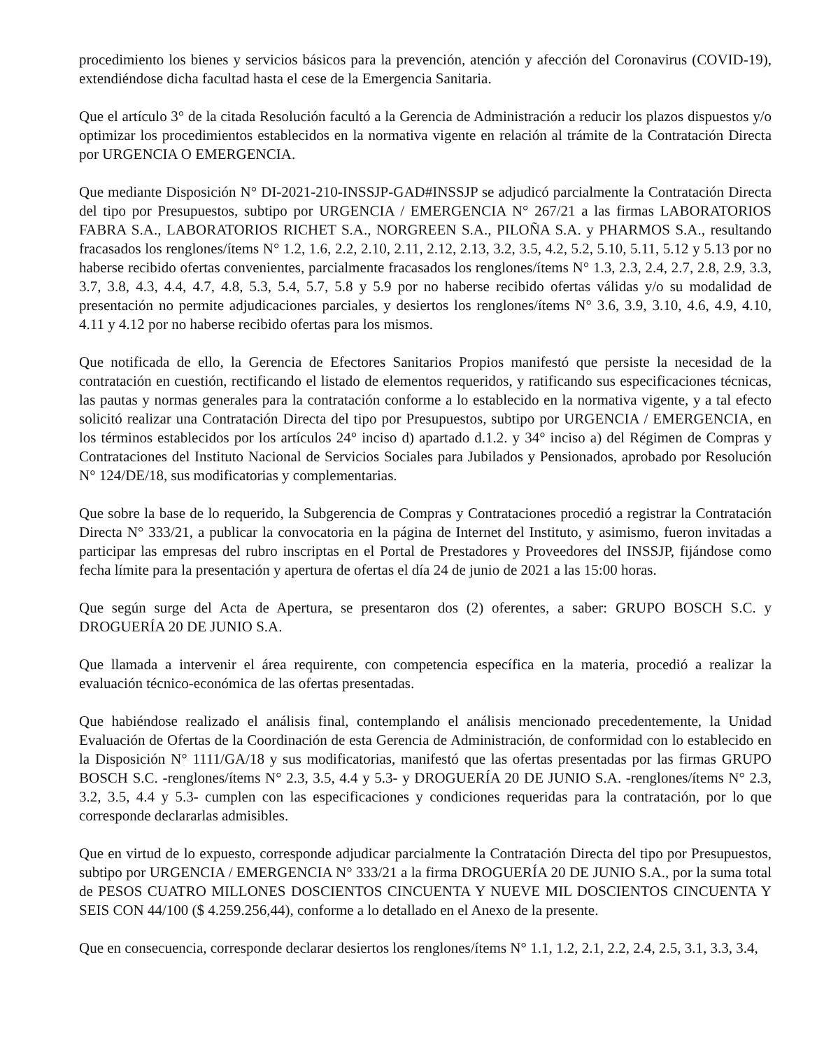procedimiento los bienes y servicios básicos para la prevención, atención y afección del Coronavirus (COVID-19), extendiéndose dicha facultad hasta el cese de la Emergencia Sanitaria.
Que el artículo 3° de la citada Resolución facultó a la Gerencia de Administración a reducir los plazos dispuestos y/o optimizar los procedimientos establecidos en la normativa vigente en relación al trámite de la Contratación Directa por URGENCIA O EMERGENCIA.
Que mediante Disposición N° DI-2021-210-INSSJP-GAD#INSSJP se adjudicó parcialmente la Contratación Directa del tipo por Presupuestos, subtipo por URGENCIA / EMERGENCIA N° 267/21 a las firmas LABORATORIOS FABRA S.A., LABORATORIOS RICHET S.A., NORGREEN S.A., PILOÑA S.A. y PHARMOS S.A., resultando fracasados los renglones/ítems N° 1.2, 1.6, 2.2, 2.10, 2.11, 2.12, 2.13, 3.2, 3.5, 4.2, 5.2, 5.10, 5.11, 5.12 y 5.13 por no haberse recibido ofertas convenientes, parcialmente fracasados los renglones/ítems N° 1.3, 2.3, 2.4, 2.7, 2.8, 2.9, 3.3, 3.7, 3.8, 4.3, 4.4, 4.7, 4.8, 5.3, 5.4, 5.7, 5.8 y 5.9 por no haberse recibido ofertas válidas y/o su modalidad de presentación no permite adjudicaciones parciales, y desiertos los renglones/ítems N° 3.6, 3.9, 3.10, 4.6, 4.9, 4.10, 4.11 y 4.12 por no haberse recibido ofertas para los mismos.
Que notificada de ello, la Gerencia de Efectores Sanitarios Propios manifestó que persiste la necesidad de la contratación en cuestión, rectificando el listado de elementos requeridos, y ratificando sus especificaciones técnicas, las pautas y normas generales para la contratación conforme a lo establecido en la normativa vigente, y a tal efecto solicitó realizar una Contratación Directa del tipo por Presupuestos, subtipo por URGENCIA / EMERGENCIA, en los términos establecidos por los artículos 24° inciso d) apartado d.1.2. y 34° inciso a) del Régimen de Compras y Contrataciones del Instituto Nacional de Servicios Sociales para Jubilados y Pensionados, aprobado por Resolución N° 124/DE/18, sus modificatorias y complementarias.
Que sobre la base de lo requerido, la Subgerencia de Compras y Contrataciones procedió a registrar la Contratación Directa N° 333/21, a publicar la convocatoria en la página de Internet del Instituto, y asimismo, fueron invitadas a participar las empresas del rubro inscriptas en el Portal de Prestadores y Proveedores del INSSJP, fijándose como fecha límite para la presentación y apertura de ofertas el día 24 de junio de 2021 a las 15:00 horas.
Que según surge del Acta de Apertura, se presentaron dos (2) oferentes, a saber: GRUPO BOSCH S.C. y DROGUERÍA 20 DE JUNIO S.A.
Que llamada a intervenir el área requirente, con competencia específica en la materia, procedió a realizar la evaluación técnico-económica de las ofertas presentadas.
Que habiéndose realizado el análisis final, contemplando el análisis mencionado precedentemente, la Unidad Evaluación de Ofertas de la Coordinación de esta Gerencia de Administración, de conformidad con lo establecido en la Disposición N° 1111/GA/18 y sus modificatorias, manifestó que las ofertas presentadas por las firmas GRUPO BOSCH S.C. -renglones/ítems N° 2.3, 3.5, 4.4 y 5.3- y DROGUERÍA 20 DE JUNIO S.A. -renglones/ítems N° 2.3, 3.2, 3.5, 4.4 y 5.3- cumplen con las especificaciones y condiciones requeridas para la contratación, por lo que corresponde declararlas admisibles.
Que en virtud de lo expuesto, corresponde adjudicar parcialmente la Contratación Directa del tipo por Presupuestos, subtipo por URGENCIA / EMERGENCIA N° 333/21 a la firma DROGUERÍA 20 DE JUNIO S.A., por la suma total de PESOS CUATRO MILLONES DOSCIENTOS CINCUENTA Y NUEVE MIL DOSCIENTOS CINCUENTA Y SEIS CON 44/100 ($ 4.259.256,44), conforme a lo detallado en el Anexo de la presente.
Que en consecuencia, corresponde declarar desiertos los renglones/ítems N° 1.1, 1.2, 2.1, 2.2, 2.4, 2.5, 3.1, 3.3, 3.4,